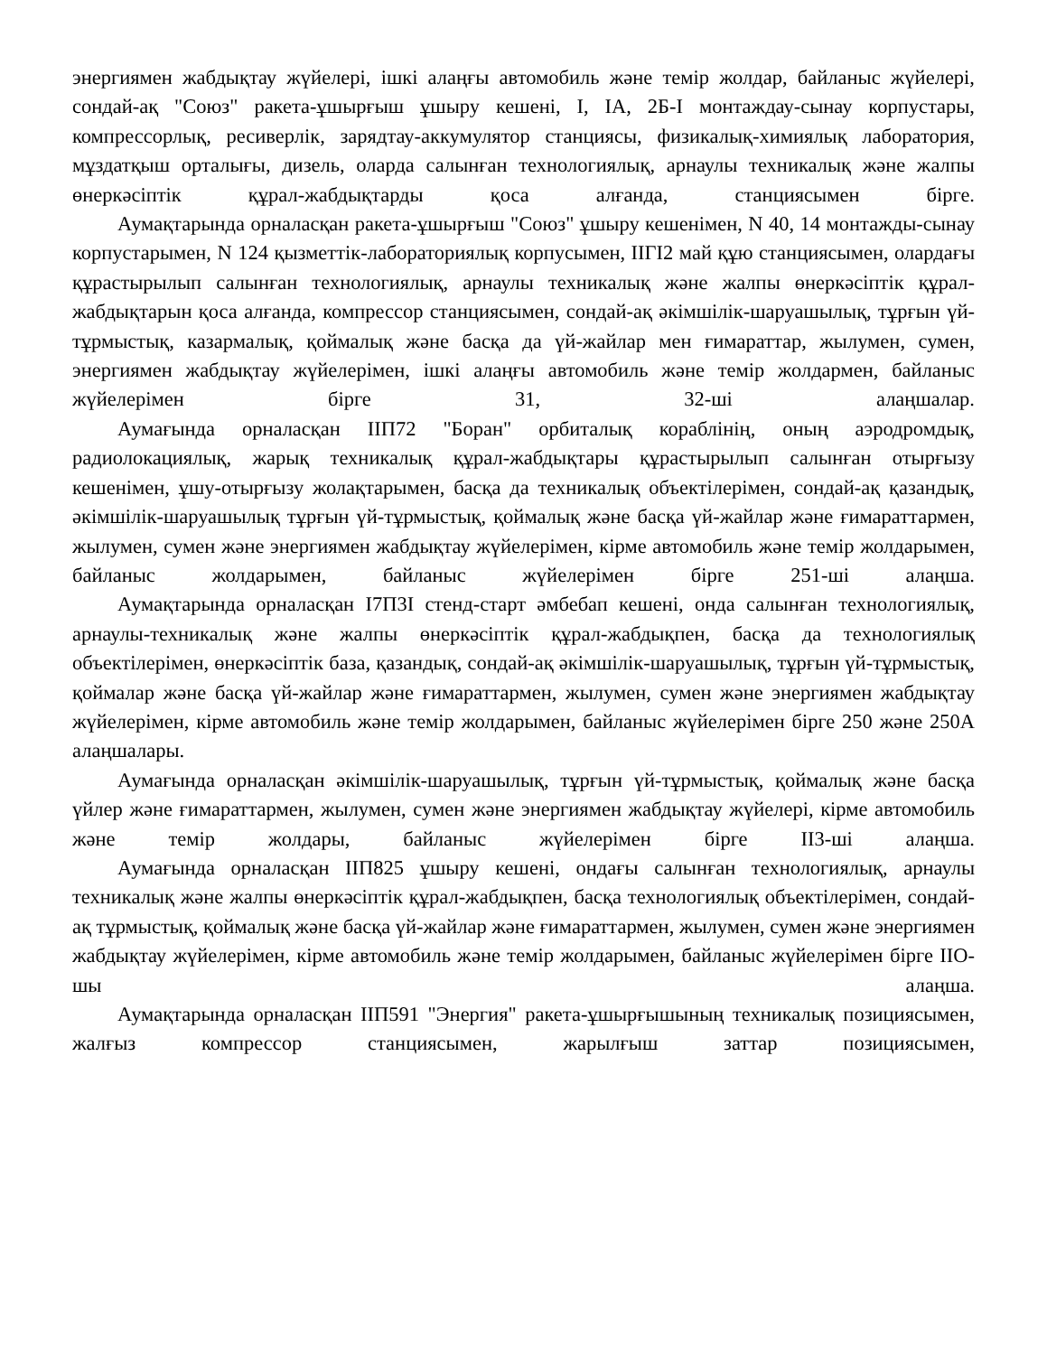энергиямен жабдықтау жүйелері, ішкі алаңғы автомобиль және темір жолдар, байланыс жүйелері, сондай-ақ "Союз" ракета-ұшырғыш ұшыру кешені, I, IA, 2Б-I монтаждау-сынау корпустары, компрессорлық, ресиверлік, зарядтау-аккумулятор станциясы, физикалық-химиялық лаборатория, мұздатқыш орталығы, дизель, оларда салынған технологиялық, арнаулы техникалық және жалпы өнеркәсіптік құрал-жабдықтарды қоса алғанда, станциясымен бірге.
Аумақтарында орналасқан ракета-ұшырғыш "Союз" ұшыру кешенімен, N 40, 14 монтажды-сынау корпустарымен, N 124 қызметтік-лабораториялық корпусымен, IIГI2 май құю станциясымен, олардағы құрастырылып салынған технологиялық, арнаулы техникалық және жалпы өнеркәсіптік құрал-жабдықтарын қоса алғанда, компрессор станциясымен, сондай-ақ әкімшілік-шаруашылық, тұрғын үй-тұрмыстық, казармалық, қоймалық және басқа да үй-жайлар мен ғимараттар, жылумен, сумен, энергиямен жабдықтау жүйелерімен, ішкі алаңғы автомобиль және темір жолдармен, байланыс жүйелерімен бірге 31, 32-ші алаңшалар.
Аумағында орналасқан IIП72 "Боран" орбиталық кораблінің, оның аэродромдық, радиолокациялық, жарық техникалық құрал-жабдықтары құрастырылып салынған отырғызу кешенімен, ұшу-отырғызу жолақтарымен, басқа да техникалық объектілерімен, сондай-ақ қазандық, әкімшілік-шаруашылық тұрғын үй-тұрмыстық, қоймалық және басқа үй-жайлар және ғимараттармен, жылумен, сумен және энергиямен жабдықтау жүйелерімен, кірме автомобиль және темір жолдарымен, байланыс жолдарымен, байланыс жүйелерімен бірге 251-ші алаңша.
Аумақтарында орналасқан I7П3I стенд-старт әмбебап кешені, онда салынған технологиялық, арнаулы-техникалық және жалпы өнеркәсіптік құрал-жабдықпен, басқа да технологиялық объектілерімен, өнеркәсіптік база, қазандық, сондай-ақ әкімшілік-шаруашылық, тұрғын үй-тұрмыстық, қоймалар және басқа үй-жайлар және ғимараттармен, жылумен, сумен және энергиямен жабдықтау жүйелерімен, кірме автомобиль және темір жолдарымен, байланыс жүйелерімен бірге 250 және 250A алаңшалары.
Аумағында орналасқан әкімшілік-шаруашылық, тұрғын үй-тұрмыстық, қоймалық және басқа үйлер және ғимараттармен, жылумен, сумен және энергиямен жабдықтау жүйелері, кірме автомобиль және темір жолдары, байланыс жүйелерімен бірге II3-ші алаңша.
Аумағында орналасқан IIП825 ұшыру кешені, ондағы салынған технологиялық, арнаулы техникалық және жалпы өнеркәсіптік құрал-жабдықпен, басқа технологиялық объектілерімен, сондай-ақ тұрмыстық, қоймалық және басқа үй-жайлар және ғимараттармен, жылумен, сумен және энергиямен жабдықтау жүйелерімен, кірме автомобиль және темір жолдарымен, байланыс жүйелерімен бірге IIO-шы алаңша.
Аумақтарында орналасқан IIП591 "Энергия" ракета-ұшырғышының техникалық позициясымен, жалғыз компрессор станциясымен, жарылғыш заттар позициясымен,